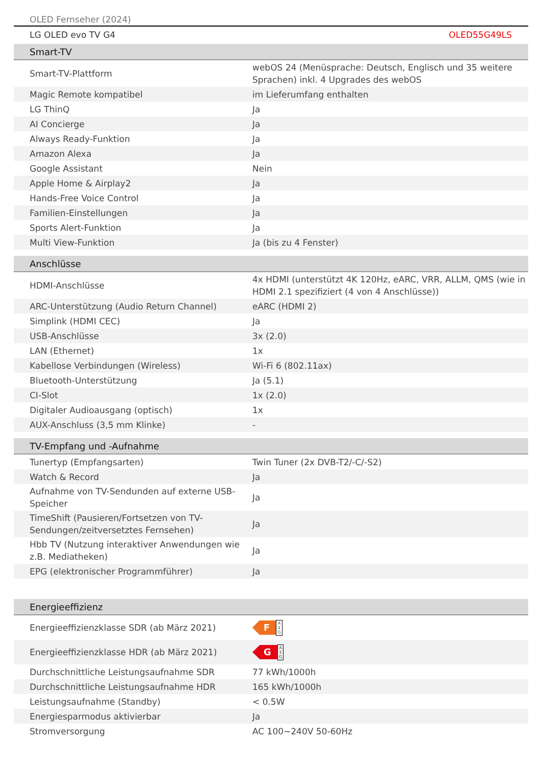OLED Fernseher (2024)
LG OLED evo TV G4 OLED55G49LS
| Smart-TV | |
| --- | --- |
| Smart-TV-Plattform | webOS 24 (Menüsprache: Deutsch, Englisch und 35 weitere Sprachen) inkl. 4 Upgrades des webOS |
| Magic Remote kompatibel | im Lieferumfang enthalten |
| LG ThinQ | Ja |
| AI Concierge | Ja |
| Always Ready-Funktion | Ja |
| Amazon Alexa | Ja |
| Google Assistant | Nein |
| Apple Home & Airplay2 | Ja |
| Hands-Free Voice Control | Ja |
| Familien-Einstellungen | Ja |
| Sports Alert-Funktion | Ja |
| Multi View-Funktion | Ja (bis zu 4 Fenster) |
| Anschlüsse | |
| --- | --- |
| HDMI-Anschlüsse | 4x HDMI (unterstützt 4K 120Hz, eARC, VRR, ALLM, QMS (wie in HDMI 2.1 spezifiziert (4 von 4 Anschlüsse)) |
| ARC-Unterstützung (Audio Return Channel) | eARC (HDMI 2) |
| Simplink (HDMI CEC) | Ja |
| USB-Anschlüsse | 3x (2.0) |
| LAN (Ethernet) | 1x |
| Kabellose Verbindungen (Wireless) | Wi-Fi 6 (802.11ax) |
| Bluetooth-Unterstützung | Ja (5.1) |
| CI-Slot | 1x (2.0) |
| Digitaler Audioausgang (optisch) | 1x |
| AUX-Anschluss (3,5 mm Klinke) | - |
| TV-Empfang und -Aufnahme | |
| --- | --- |
| Tunertyp (Empfangsarten) | Twin Tuner (2x DVB-T2/-C/-S2) |
| Watch & Record | Ja |
| Aufnahme von TV-Sendunden auf externe USB-Speicher | Ja |
| TimeShift (Pausieren/Fortsetzen von TV-Sendungen/zeitversetztes Fernsehen) | Ja |
| Hbb TV (Nutzung interaktiver Anwendungen wie z.B. Mediatheken) | Ja |
| EPG (elektronischer Programmführer) | Ja |
| Energieeffizienz | |
| --- | --- |
| Energieeffizienzklasse SDR (ab März 2021) | F A ↕ G |
| Energieeffizienzklasse HDR (ab März 2021) | G A ↕ G |
| Durchschnittliche Leistungsaufnahme SDR | 77 kWh/1000h |
| Durchschnittliche Leistungsaufnahme HDR | 165 kWh/1000h |
| Leistungsaufnahme (Standby) | < 0.5W |
| Energiesparmodus aktivierbar | Ja |
| Stromversorgung | AC 100~240V 50-60Hz |